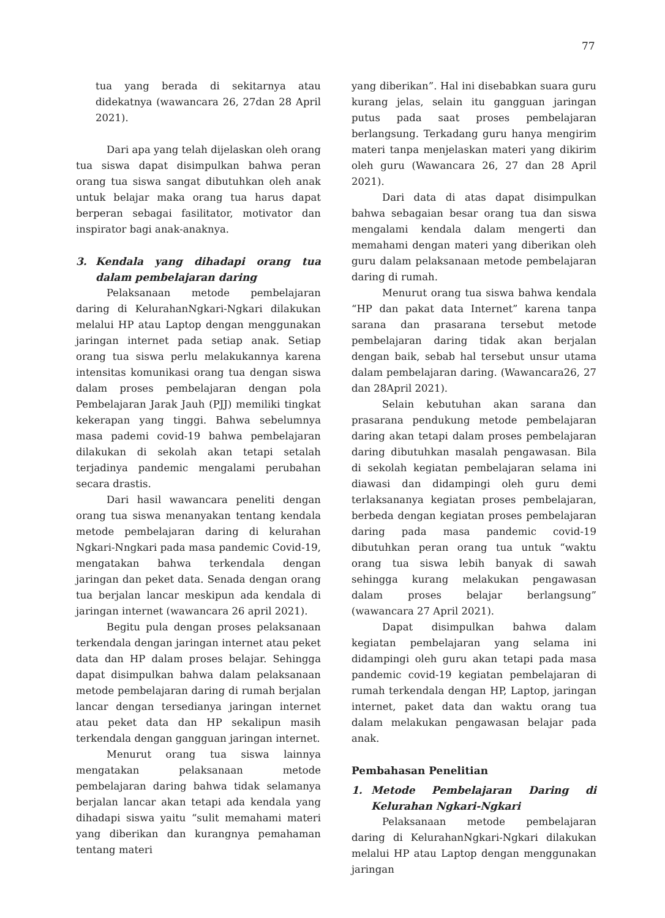77
tua yang berada di sekitarnya atau didekatnya (wawancara 26, 27dan 28 April 2021).
Dari apa yang telah dijelaskan oleh orang tua siswa dapat disimpulkan bahwa peran orang tua siswa sangat dibutuhkan oleh anak untuk belajar maka orang tua harus dapat berperan sebagai fasilitator, motivator dan inspirator bagi anak-anaknya.
3. Kendala yang dihadapi orang tua dalam pembelajaran daring
Pelaksanaan metode pembelajaran daring di KelurahanNgkari-Ngkari dilakukan melalui HP atau Laptop dengan menggunakan jaringan internet pada setiap anak. Setiap orang tua siswa perlu melakukannya karena intensitas komunikasi orang tua dengan siswa dalam proses pembelajaran dengan pola Pembelajaran Jarak Jauh (PJJ) memiliki tingkat kekerapan yang tinggi. Bahwa sebelumnya masa pademi covid-19 bahwa pembelajaran dilakukan di sekolah akan tetapi setalah terjadinya pandemic mengalami perubahan secara drastis.
Dari hasil wawancara peneliti dengan orang tua siswa menanyakan tentang kendala metode pembelajaran daring di kelurahan Ngkari-Nngkari pada masa pandemic Covid-19, mengatakan bahwa terkendala dengan jaringan dan peket data. Senada dengan orang tua berjalan lancar meskipun ada kendala di jaringan internet (wawancara 26 april 2021).
Begitu pula dengan proses pelaksanaan terkendala dengan jaringan internet atau peket data dan HP dalam proses belajar. Sehingga dapat disimpulkan bahwa dalam pelaksanaan metode pembelajaran daring di rumah berjalan lancar dengan tersedianya jaringan internet atau peket data dan HP sekalipun masih terkendala dengan gangguan jaringan internet.
Menurut orang tua siswa lainnya mengatakan pelaksanaan metode pembelajaran daring bahwa tidak selamanya berjalan lancar akan tetapi ada kendala yang dihadapi siswa yaitu “sulit memahami materi yang diberikan dan kurangnya pemahaman tentang materi
yang diberikan”. Hal ini disebabkan suara guru kurang jelas, selain itu gangguan jaringan putus pada saat proses pembelajaran berlangsung. Terkadang guru hanya mengirim materi tanpa menjelaskan materi yang dikirim oleh guru (Wawancara 26, 27 dan 28 April 2021).
Dari data di atas dapat disimpulkan bahwa sebagaian besar orang tua dan siswa mengalami kendala dalam mengerti dan memahami dengan materi yang diberikan oleh guru dalam pelaksanaan metode pembelajaran daring di rumah.
Menurut orang tua siswa bahwa kendala “HP dan pakat data Internet” karena tanpa sarana dan prasarana tersebut metode pembelajaran daring tidak akan berjalan dengan baik, sebab hal tersebut unsur utama dalam pembelajaran daring. (Wawancara26, 27 dan 28April 2021).
Selain kebutuhan akan sarana dan prasarana pendukung metode pembelajaran daring akan tetapi dalam proses pembelajaran daring dibutuhkan masalah pengawasan. Bila di sekolah kegiatan pembelajaran selama ini diawasi dan didampingi oleh guru demi terlaksananya kegiatan proses pembelajaran, berbeda dengan kegiatan proses pembelajaran daring pada masa pandemic covid-19 dibutuhkan peran orang tua untuk “waktu orang tua siswa lebih banyak di sawah sehingga kurang melakukan pengawasan dalam proses belajar berlangsung” (wawancara 27 April 2021).
Dapat disimpulkan bahwa dalam kegiatan pembelajaran yang selama ini didampingi oleh guru akan tetapi pada masa pandemic covid-19 kegiatan pembelajaran di rumah terkendala dengan HP, Laptop, jaringan internet, paket data dan waktu orang tua dalam melakukan pengawasan belajar pada anak.
Pembahasan Penelitian
1. Metode Pembelajaran Daring di Kelurahan Ngkari-Ngkari
Pelaksanaan metode pembelajaran daring di KelurahanNgkari-Ngkari dilakukan melalui HP atau Laptop dengan menggunakan jaringan